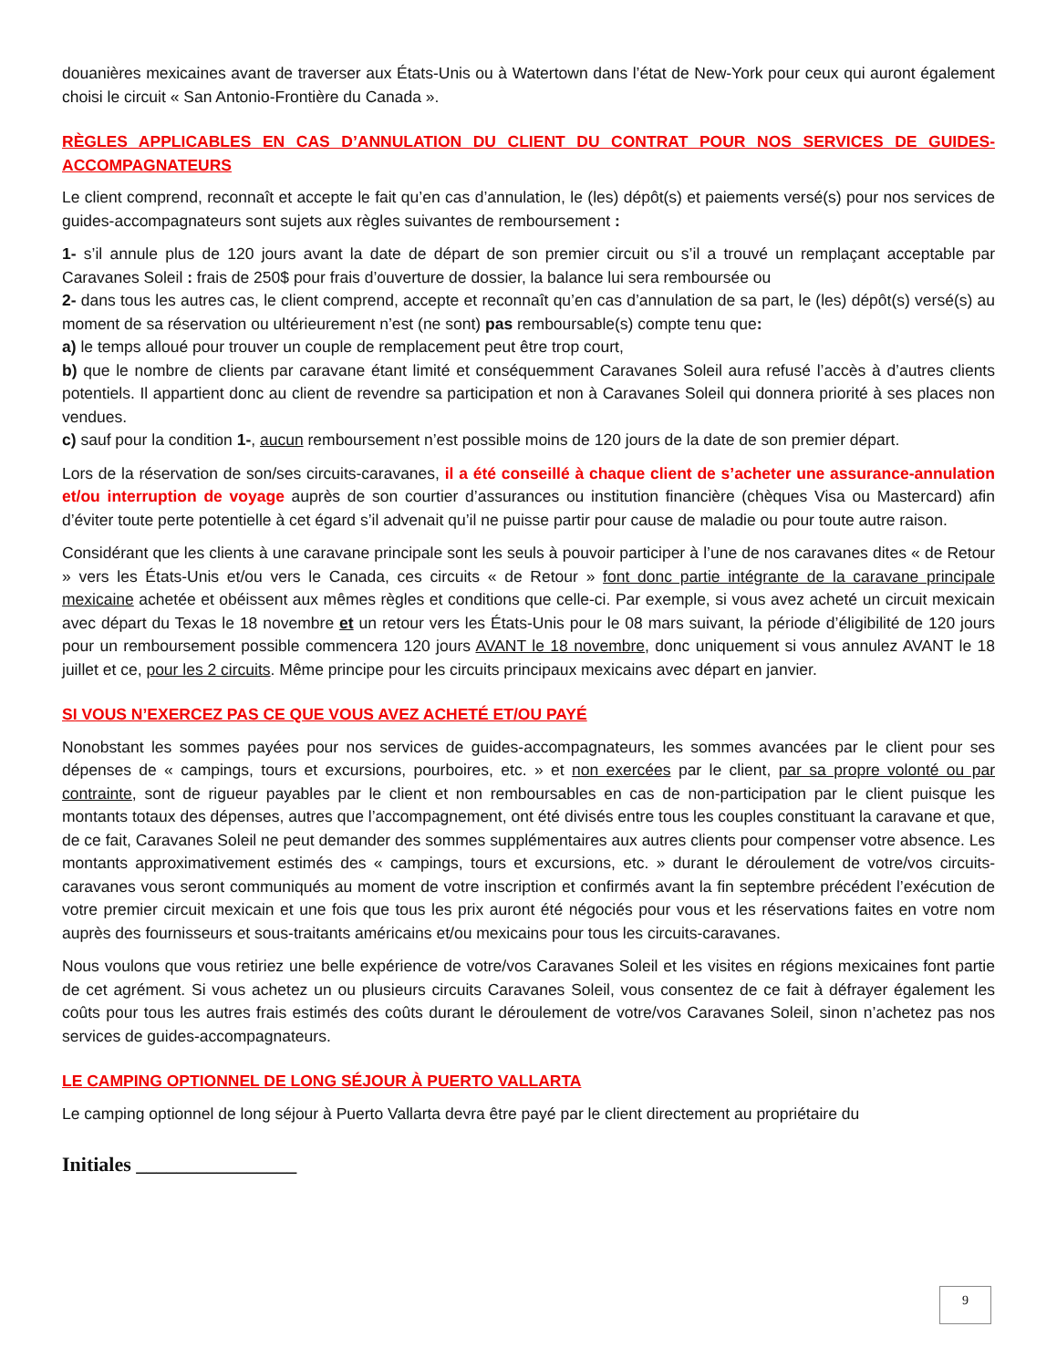douanières mexicaines avant de traverser aux États-Unis ou à Watertown dans l’état de New-York pour ceux qui auront également choisi le circuit « San Antonio-Frontière du Canada ».
RÈGLES APPLICABLES EN CAS D’ANNULATION DU CLIENT DU CONTRAT POUR NOS SERVICES DE GUIDES-ACCOMPAGNATEURS
Le client comprend, reconnaît et accepte le fait qu’en cas d’annulation, le (les) dépôt(s) et paiements versé(s) pour nos services de guides-accompagnateurs sont sujets aux règles suivantes de remboursement :
1- s’il annule plus de 120 jours avant la date de départ de son premier circuit ou s’il a trouvé un remplaçant acceptable par Caravanes Soleil : frais de 250$ pour frais d’ouverture de dossier, la balance lui sera remboursée ou
2- dans tous les autres cas, le client comprend, accepte et reconnaît qu’en cas d’annulation de sa part, le (les) dépôt(s) versé(s) au moment de sa réservation ou ultérieurement n’est (ne sont) pas remboursable(s) compte tenu que:
a) le temps alloué pour trouver un couple de remplacement peut être trop court,
b) que le nombre de clients par caravane étant limité et conséquemment Caravanes Soleil aura refusé l’accès à d’autres clients potentiels. Il appartient donc au client de revendre sa participation et non à Caravanes Soleil qui donnera priorité à ses places non vendues.
c) sauf pour la condition 1-, aucun remboursement n’est possible moins de 120 jours de la date de son premier départ.
Lors de la réservation de son/ses circuits-caravanes, il a été conseillé à chaque client de s’acheter une assurance-annulation et/ou interruption de voyage auprès de son courtier d’assurances ou institution financière (chèques Visa ou Mastercard) afin d’éviter toute perte potentielle à cet égard s’il advenait qu’il ne puisse partir pour cause de maladie ou pour toute autre raison.
Considérant que les clients à une caravane principale sont les seuls à pouvoir participer à l’une de nos caravanes dites « de Retour » vers les États-Unis et/ou vers le Canada, ces circuits « de Retour » font donc partie intégrante de la caravane principale mexicaine achetée et obéissent aux mêmes règles et conditions que celle-ci. Par exemple, si vous avez acheté un circuit mexicain avec départ du Texas le 18 novembre et un retour vers les États-Unis pour le 08 mars suivant, la période d’éligibilité de 120 jours pour un remboursement possible commencera 120 jours AVANT le 18 novembre, donc uniquement si vous annulez AVANT le 18 juillet et ce, pour les 2 circuits. Même principe pour les circuits principaux mexicains avec départ en janvier.
SI VOUS N’EXERCEZ PAS CE QUE VOUS AVEZ ACHETÉ ET/OU PAYÉ
Nonobstant les sommes payées pour nos services de guides-accompagnateurs, les sommes avancées par le client pour ses dépenses de « campings, tours et excursions, pourboires, etc. » et non exercées par le client, par sa propre volonté ou par contrainte, sont de rigueur payables par le client et non remboursables en cas de non-participation par le client puisque les montants totaux des dépenses, autres que l’accompagnement, ont été divisés entre tous les couples constituant la caravane et que, de ce fait, Caravanes Soleil ne peut demander des sommes supplémentaires aux autres clients pour compenser votre absence. Les montants approximativement estimés des « campings, tours et excursions, etc. » durant le déroulement de votre/vos circuits-caravanes vous seront communiqués au moment de votre inscription et confirmés avant la fin septembre précédent l’exécution de votre premier circuit mexicain et une fois que tous les prix auront été négociés pour vous et les réservations faites en votre nom auprès des fournisseurs et sous-traitants américains et/ou mexicains pour tous les circuits-caravanes.
Nous voulons que vous retiriez une belle expérience de votre/vos Caravanes Soleil et les visites en régions mexicaines font partie de cet agrément. Si vous achetez un ou plusieurs circuits Caravanes Soleil, vous consentez de ce fait à défrayer également les coûts pour tous les autres frais estimés des coûts durant le déroulement de votre/vos Caravanes Soleil, sinon n’achetez pas nos services de guides-accompagnateurs.
LE CAMPING OPTIONNEL DE LONG SÉJOUR À PUERTO VALLARTA
Le camping optionnel de long séjour à Puerto Vallarta devra être payé par le client directement au propriétaire du
Initiales ________________
9